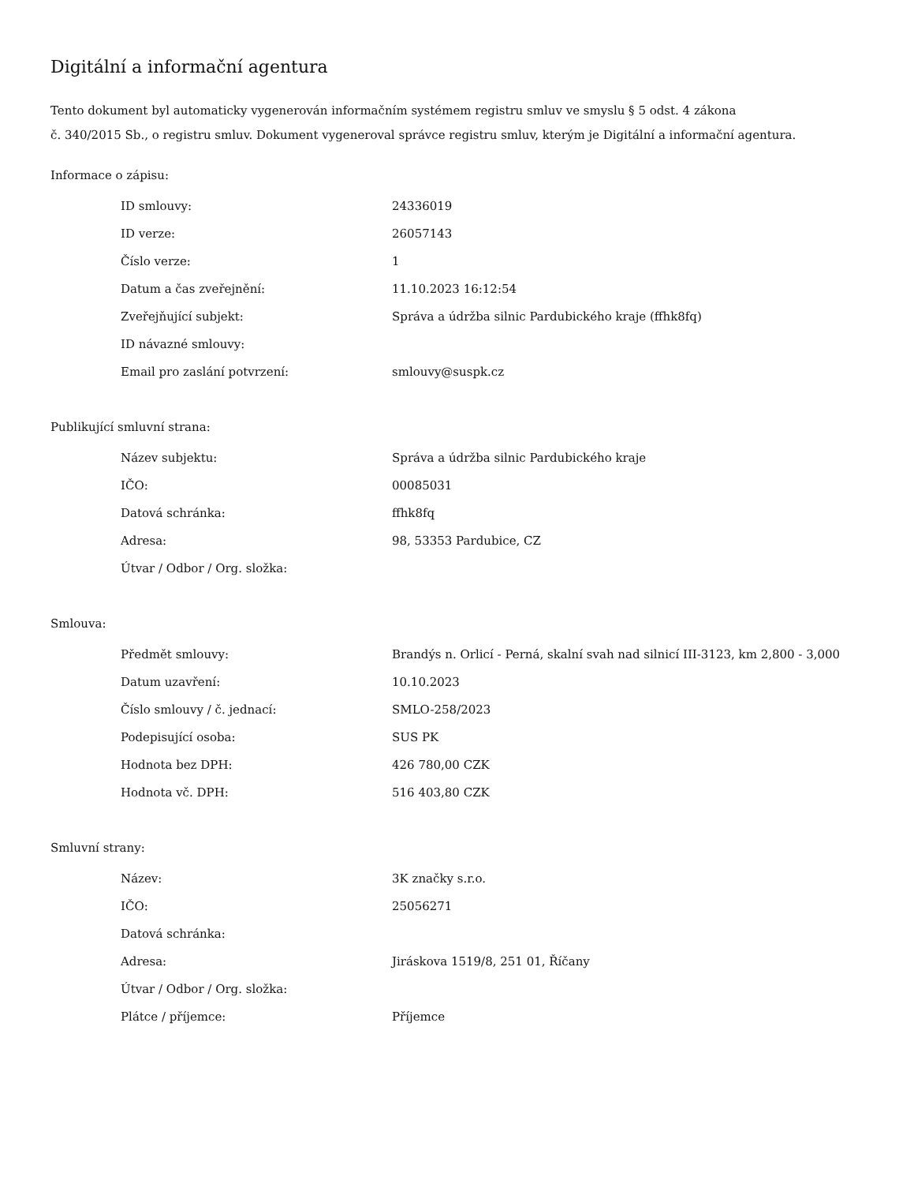Digitální a informační agentura
Tento dokument byl automaticky vygenerován informačním systémem registru smluv ve smyslu § 5 odst. 4 zákona
č. 340/2015 Sb., o registru smluv. Dokument vygeneroval správce registru smluv, kterým je Digitální a informační agentura.
Informace o zápisu:
| ID smlouvy: | 24336019 |
| ID verze: | 26057143 |
| Číslo verze: | 1 |
| Datum a čas zveřejnění: | 11.10.2023 16:12:54 |
| Zveřejňující subjekt: | Správa a údržba silnic Pardubického kraje (ffhk8fq) |
| ID návazné smlouvy: | |
| Email pro zaslání potvrzení: | smlouvy@suspk.cz |
Publikující smluvní strana:
| Název subjektu: | Správa a údržba silnic Pardubického kraje |
| IČO: | 00085031 |
| Datová schránka: | ffhk8fq |
| Adresa: | 98, 53353 Pardubice, CZ |
| Útvar / Odbor / Org. složka: | |
Smlouva:
| Předmět smlouvy: | Brandýs n. Orlicí - Perná, skalní svah nad silnicí III-3123, km 2,800 - 3,000 |
| Datum uzavření: | 10.10.2023 |
| Číslo smlouvy / č. jednací: | SMLO-258/2023 |
| Podepisující osoba: | SUS PK |
| Hodnota bez DPH: | 426 780,00 CZK |
| Hodnota vč. DPH: | 516 403,80 CZK |
Smluvní strany:
| Název: | 3K značky s.r.o. |
| IČO: | 25056271 |
| Datová schránka: | |
| Adresa: | Jiráskova 1519/8, 251 01, Říčany |
| Útvar / Odbor / Org. složka: | |
| Plátce / příjemce: | Příjemce |